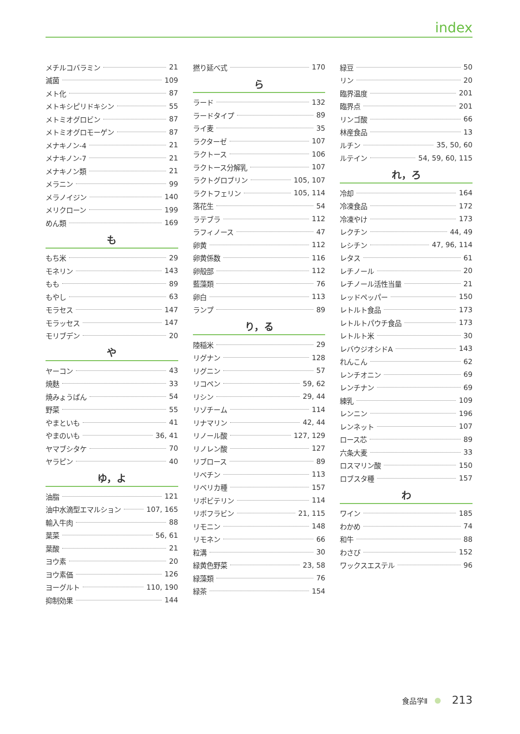index
メチルコバラミン 21
滅菌 109
メト化 87
メトキシピリドキシン 55
メトミオグロビン 87
メトミオグロモーゲン 87
メナキノン-4 21
メナキノン-7 21
メナキノン類 21
メラニン 99
メラノイジン 140
メリクローン 199
めん類 169
も
もち米 29
モネリン 143
もも 89
もやし 63
モラセス 147
モラッセス 147
モリブデン 20
や
ヤーコン 43
焼麩 33
焼みょうばん 54
野菜 55
やまといも 41
やまのいも 36, 41
ヤマブシタケ 70
ヤラピン 40
ゆ，よ
油脂 121
油中水滴型エマルション 107, 165
輸入牛肉 88
葉菜 56, 61
葉酸 21
ヨウ素 20
ヨウ素価 126
ヨーグルト 110, 190
抑制効果 144
撚り延べ式 170
ら
ラード 132
ラードタイプ 89
ライ麦 35
ラクターゼ 107
ラクトース 106
ラクトース分解乳 107
ラクトグロブリン 105, 107
ラクトフェリン 105, 114
落花生 54
ラテブラ 112
ラフィノース 47
卵黄 112
卵黄係数 116
卵殻部 112
藍藻類 76
卵白 113
ランプ 89
り，る
陸稲米 29
リグナン 128
リグニン 57
リコペン 59, 62
リシン 29, 44
リゾチーム 114
リナマリン 42, 44
リノール酸 127, 129
リノレン酸 127
リブロース 89
リベチン 113
リベリカ種 157
リポビテリン 114
リボフラビン 21, 115
リモニン 148
リモネン 66
粒溝 30
緑黄色野菜 23, 58
緑藻類 76
緑茶 154
緑豆 50
リン 20
臨界温度 201
臨界点 201
リンゴ酸 66
林産食品 13
ルチン 35, 50, 60
ルテイン 54, 59, 60, 115
れ，ろ
冷却 164
冷凍食品 172
冷凍やけ 173
レクチン 44, 49
レシチン 47, 96, 114
レタス 61
レチノール 20
レチノール活性当量 21
レッドペッパー 150
レトルト食品 173
レトルトパウチ食品 173
レトルト米 30
レバウジオシドA 143
れんこん 62
レンチオニン 69
レンチナン 69
練乳 109
レンニン 196
レンネット 107
ロース芯 89
六条大麦 33
ロスマリン酸 150
ロブスタ種 157
わ
ワイン 185
わかめ 74
和牛 88
わさび 152
ワックスエステル 96
食品学Ⅱ 213